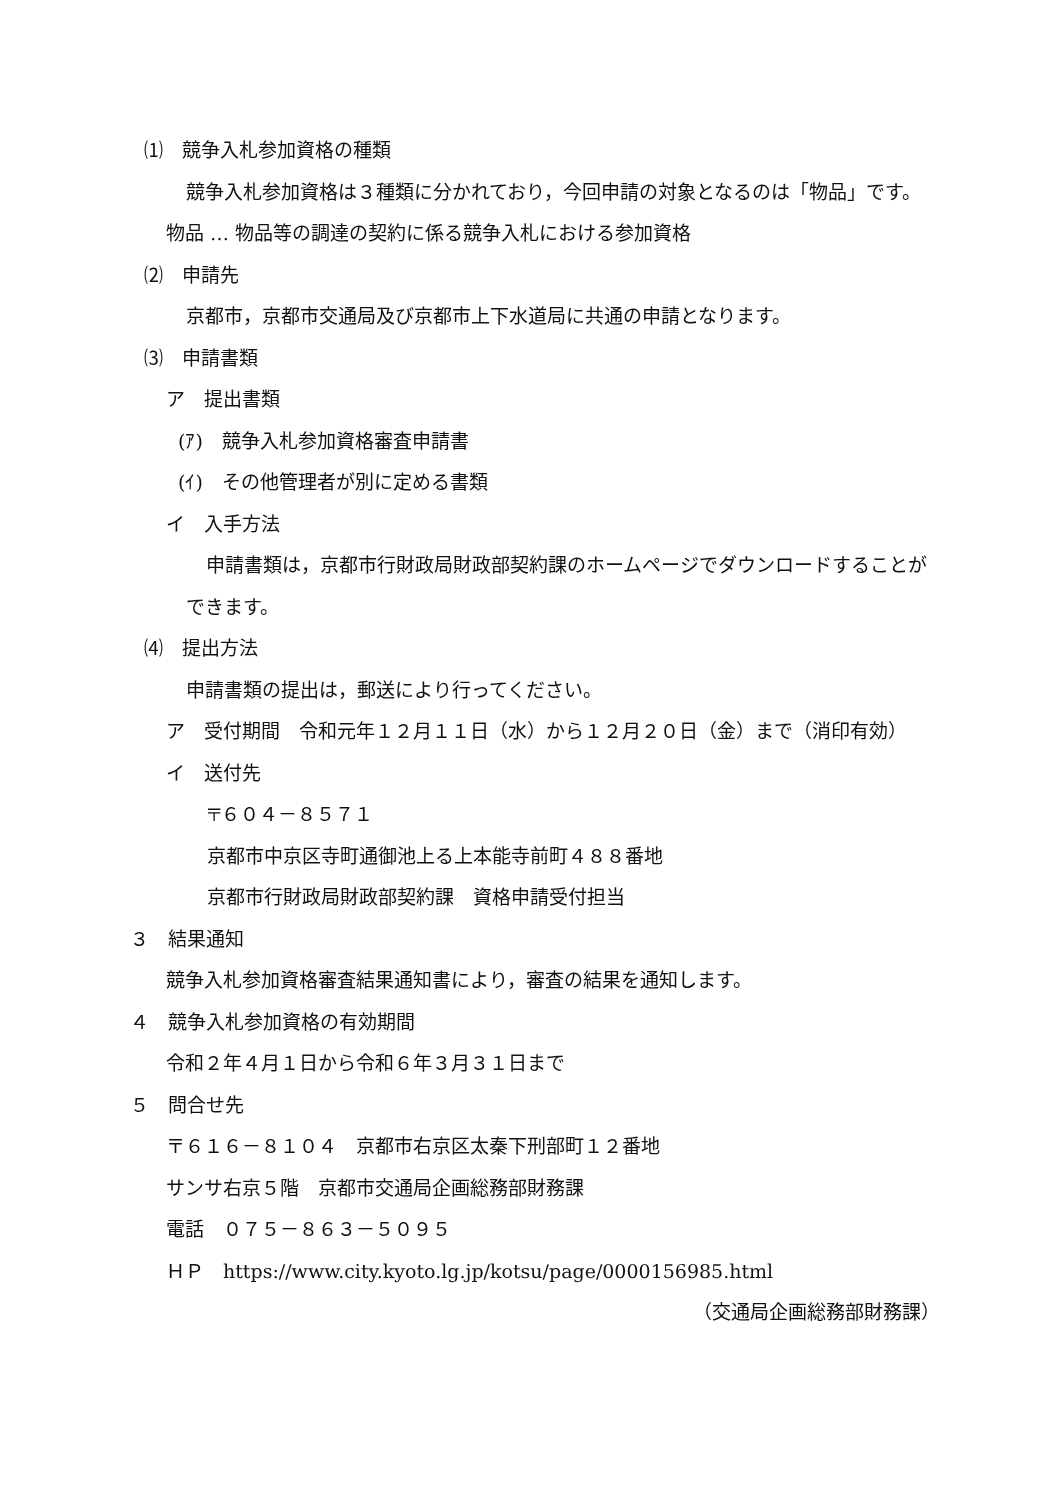⑴　競争入札参加資格の種類
競争入札参加資格は３種類に分かれており，今回申請の対象となるのは「物品」です。
物品 … 物品等の調達の契約に係る競争入札における参加資格
⑵　申請先
京都市，京都市交通局及び京都市上下水道局に共通の申請となります。
⑶　申請書類
ア　提出書類
(ｱ)　競争入札参加資格審査申請書
(ｲ)　その他管理者が別に定める書類
イ　入手方法
申請書類は，京都市行財政局財政部契約課のホームページでダウンロードすることができます。
⑷　提出方法
申請書類の提出は，郵送により行ってください。
ア　受付期間　令和元年１２月１１日（水）から１２月２０日（金）まで（消印有効）
イ　送付先
〒６０４－８５７１
京都市中京区寺町通御池上る上本能寺前町４８８番地
京都市行財政局財政部契約課　資格申請受付担当
３　結果通知
競争入札参加資格審査結果通知書により，審査の結果を通知します。
４　競争入札参加資格の有効期間
令和２年４月１日から令和６年３月３１日まで
５　問合せ先
〒６１６－８１０４　京都市右京区太秦下刑部町１２番地
サンサ右京５階　京都市交通局企画総務部財務課
電話　０７５－８６３－５０９５
ＨＰ　https://www.city.kyoto.lg.jp/kotsu/page/0000156985.html
（交通局企画総務部財務課）